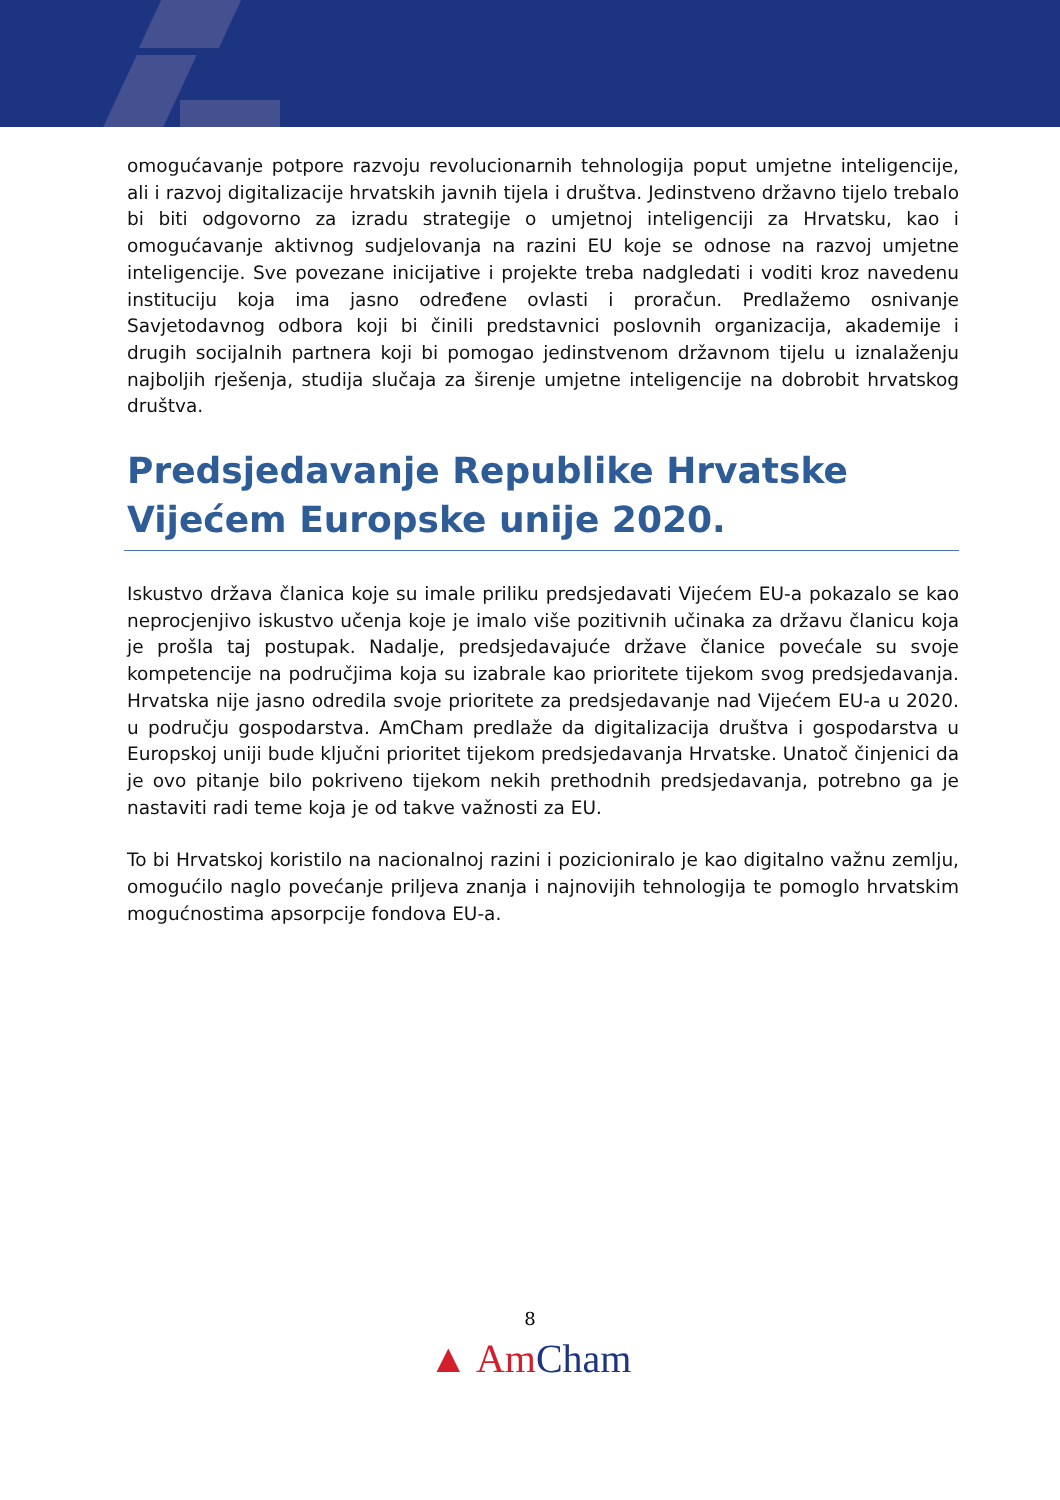omogućavanje potpore razvoju revolucionarnih tehnologija poput umjetne inteligencije, ali i razvoj digitalizacije hrvatskih javnih tijela i društva. Jedinstveno državno tijelo trebalo bi biti odgovorno za izradu strategije o umjetnoj inteligenciji za Hrvatsku, kao i omogućavanje aktivnog sudjelovanja na razini EU koje se odnose na razvoj umjetne inteligencije. Sve povezane inicijative i projekte treba nadgledati i voditi kroz navedenu instituciju koja ima jasno određene ovlasti i proračun. Predlažemo osnivanje Savjetodavnog odbora koji bi činili predstavnici poslovnih organizacija, akademije i drugih socijalnih partnera koji bi pomogao jedinstvenom državnom tijelu u iznalaženju najboljih rješenja, studija slučaja za širenje umjetne inteligencije na dobrobit hrvatskog društva.
Predsjedavanje Republike Hrvatske Vijećem Europske unije 2020.
Iskustvo država članica koje su imale priliku predsjedavati Vijećem EU-a pokazalo se kao neprocjenjivo iskustvo učenja koje je imalo više pozitivnih učinaka za državu članicu koja je prošla taj postupak. Nadalje, predsjedavajuće države članice povećale su svoje kompetencije na područjima koja su izabrale kao prioritete tijekom svog predsjedavanja. Hrvatska nije jasno odredila svoje prioritete za predsjedavanje nad Vijećem EU-a u 2020. u području gospodarstva. AmCham predlaže da digitalizacija društva i gospodarstva u Europskoj uniji bude ključni prioritet tijekom predsjedavanja Hrvatske. Unatoč činjenici da je ovo pitanje bilo pokriveno tijekom nekih prethodnih predsjedavanja, potrebno ga je nastaviti radi teme koja je od takve važnosti za EU.
To bi Hrvatskoj koristilo na nacionalnoj razini i pozicioniralo je kao digitalno važnu zemlju, omogućilo naglo povećanje priljeva znanja i najnovijih tehnologija te pomoglo hrvatskim mogućnostima apsorpcije fondova EU-a.
8
▲ Am Cham